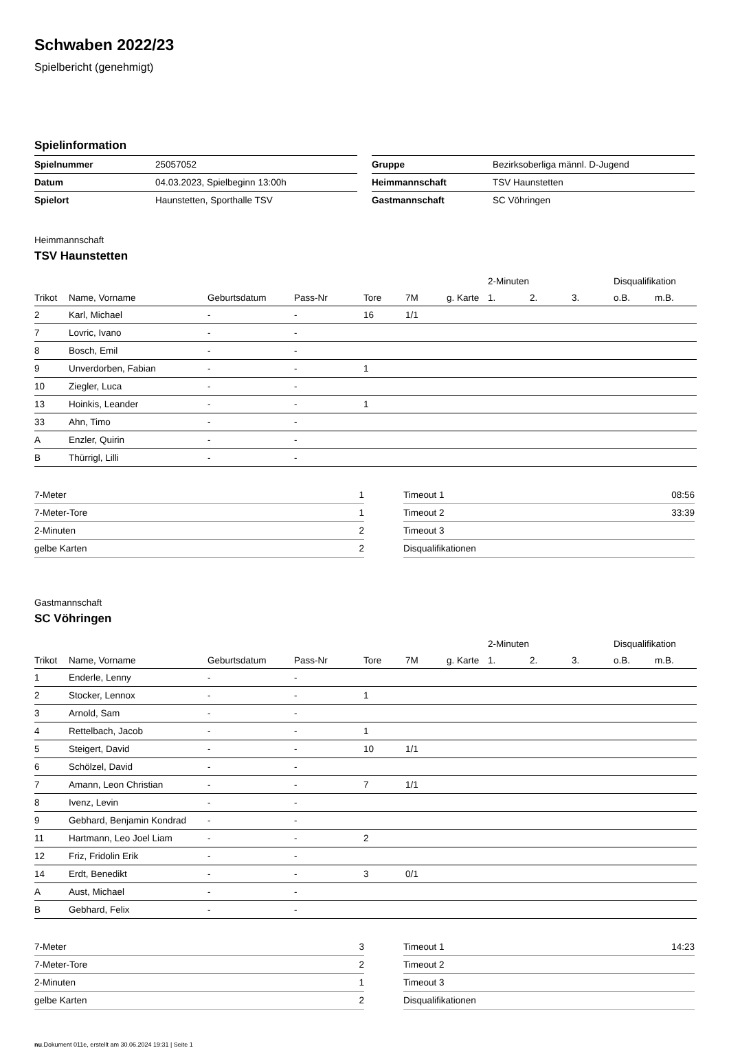Schwaben 2022/23
Spielbericht (genehmigt)
Spielinformation
| Spielnummer | 25057052 |
| Datum | 04.03.2023, Spielbeginn 13:00h |
| Spielort | Haunstetten, Sporthalle TSV |
| Gruppe | Bezirksoberliga männl. D-Jugend |
| Heimmannschaft | TSV Haunstetten |
| Gastmannschaft | SC Vöhringen |
Heimmannschaft
TSV Haunstetten
| | | | | | | | 2-Minuten | | | Disqualifikation | |
| --- | --- | --- | --- | --- | --- | --- | --- | --- | --- | --- | --- |
| Trikot | Name, Vorname | Geburtsdatum | Pass-Nr | Tore | 7M | g. Karte | 1. | 2. | 3. | o.B. | m.B. |
| 2 | Karl, Michael | - | - | 16 | 1/1 | | | | | | |
| 7 | Lovric, Ivano | - | - | | | | | | | | |
| 8 | Bosch, Emil | - | - | | | | | | | | |
| 9 | Unverdorben, Fabian | - | - | 1 | | | | | | | |
| 10 | Ziegler, Luca | - | - | | | | | | | | |
| 13 | Hoinkis, Leander | - | - | 1 | | | | | | | |
| 33 | Ahn, Timo | - | - | | | | | | | | |
| A | Enzler, Quirin | - | - | | | | | | | | |
| B | Thürrigl, Lilli | - | - | | | | | | | | |
| 7-Meter | 1 |
| 7-Meter-Tore | 1 |
| 2-Minuten | 2 |
| gelbe Karten | 2 |
| Timeout 1 | 08:56 |
| Timeout 2 | 33:39 |
| Timeout 3 | |
| Disqualifikationen | |
Gastmannschaft
SC Vöhringen
| | | | | | | | 2-Minuten | | | Disqualifikation | |
| --- | --- | --- | --- | --- | --- | --- | --- | --- | --- | --- | --- |
| Trikot | Name, Vorname | Geburtsdatum | Pass-Nr | Tore | 7M | g. Karte | 1. | 2. | 3. | o.B. | m.B. |
| 1 | Enderle, Lenny | - | - | | | | | | | | |
| 2 | Stocker, Lennox | - | - | 1 | | | | | | | |
| 3 | Arnold, Sam | - | - | | | | | | | | |
| 4 | Rettelbach, Jacob | - | - | 1 | | | | | | | |
| 5 | Steigert, David | - | - | 10 | 1/1 | | | | | | |
| 6 | Schölzel, David | - | - | | | | | | | | |
| 7 | Amann, Leon Christian | - | - | 7 | 1/1 | | | | | | |
| 8 | Ivenz, Levin | - | - | | | | | | | | |
| 9 | Gebhard, Benjamin Kondrad | - | - | | | | | | | | |
| 11 | Hartmann, Leo Joel Liam | - | - | 2 | | | | | | | |
| 12 | Friz, Fridolin Erik | - | - | | | | | | | | |
| 14 | Erdt, Benedikt | - | - | 3 | 0/1 | | | | | | |
| A | Aust, Michael | - | - | | | | | | | | |
| B | Gebhard, Felix | - | - | | | | | | | | |
| 7-Meter | 3 |
| 7-Meter-Tore | 2 |
| 2-Minuten | 1 |
| gelbe Karten | 2 |
| Timeout 1 | 14:23 |
| Timeout 2 | |
| Timeout 3 | |
| Disqualifikationen | |
nu.Dokument 011e, erstellt am 30.06.2024 19:31 | Seite 1